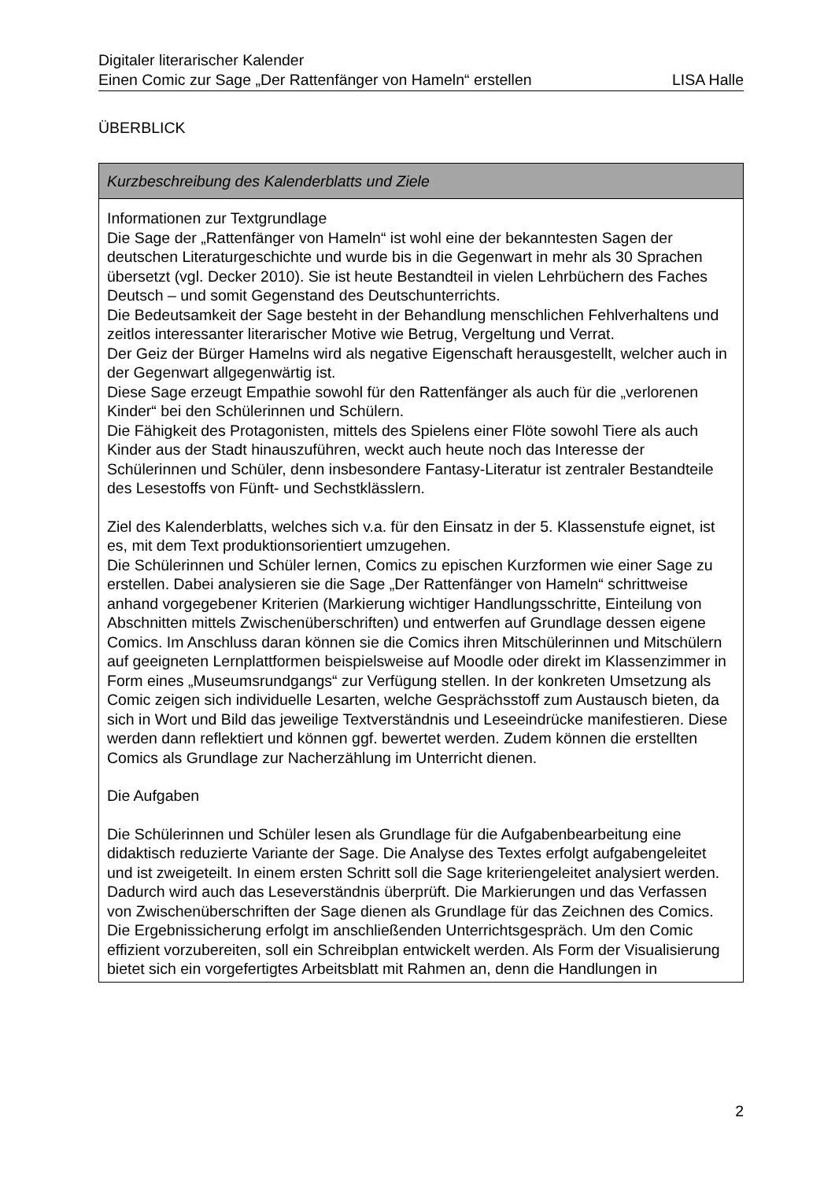Digitaler literarischer Kalender
Einen Comic zur Sage „Der Rattenfänger von Hameln“ erstellen LISA Halle
ÜBERBLICK
| Kurzbeschreibung des Kalenderblatts und Ziele |
| --- |
| Informationen zur Textgrundlage Die Sage der „Rattenfänger von Hameln“ ist wohl eine der bekanntesten Sagen der deutschen Literaturgeschichte und wurde bis in die Gegenwart in mehr als 30 Sprachen übersetzt (vgl. Decker 2010). Sie ist heute Bestandteil in vielen Lehrbüchern des Faches Deutsch – und somit Gegenstand des Deutschunterrichts. Die Bedeutsamkeit der Sage besteht in der Behandlung menschlichen Fehlverhaltens und zeitlos interessanter literarischer Motive wie Betrug, Vergeltung und Verrat. Der Geiz der Bürger Hamelns wird als negative Eigenschaft herausgestellt, welcher auch in der Gegenwart allgegenwärtig ist. Diese Sage erzeugt Empathie sowohl für den Rattenfänger als auch für die „verlorenen Kinder“ bei den Schülerinnen und Schülern. Die Fähigkeit des Protagonisten, mittels des Spielens einer Flöte sowohl Tiere als auch Kinder aus der Stadt hinauszuführen, weckt auch heute noch das Interesse der Schülerinnen und Schüler, denn insbesondere Fantasy-Literatur ist zentraler Bestandteile des Lesestoffs von Fünft- und Sechstklässlern. Ziel des Kalenderblatts, welches sich v.a. für den Einsatz in der 5. Klassenstufe eignet, ist es, mit dem Text produktionsorientiert umzugehen. Die Schülerinnen und Schüler lernen, Comics zu epischen Kurzformen wie einer Sage zu erstellen. Dabei analysieren sie die Sage „Der Rattenfänger von Hameln“ schrittweise anhand vorgegebener Kriterien (Markierung wichtiger Handlungsschritte, Einteilung von Abschnitten mittels Zwischenüberschriften) und entwerfen auf Grundlage dessen eigene Comics. Im Anschluss daran können sie die Comics ihren Mitschülerinnen und Mitschülern auf geeigneten Lernplattformen beispielsweise auf Moodle oder direkt im Klassenzimmer in Form eines „Museumsrundgangs“ zur Verfügung stellen. In der konkreten Umsetzung als Comic zeigen sich individuelle Lesarten, welche Gesprächsstoff zum Austausch bieten, da sich in Wort und Bild das jeweilige Textverständnis und Leseeindrücke manifestieren. Diese werden dann reflektiert und können ggf. bewertet werden. Zudem können die erstellten Comics als Grundlage zur Nacherzählung im Unterricht dienen. Die Aufgaben Die Schülerinnen und Schüler lesen als Grundlage für die Aufgabenbearbeitung eine didaktisch reduzierte Variante der Sage. Die Analyse des Textes erfolgt aufgabengeleitet und ist zweigeteilt. In einem ersten Schritt soll die Sage kriteriengeleitet analysiert werden. Dadurch wird auch das Leseverständnis überprüft. Die Markierungen und das Verfassen von Zwischenüberschriften der Sage dienen als Grundlage für das Zeichnen des Comics. Die Ergebnissicherung erfolgt im anschließenden Unterrichtsgespräch. Um den Comic effizient vorzubereiten, soll ein Schreibplan entwickelt werden. Als Form der Visualisierung bietet sich ein vorgefertigtes Arbeitsblatt mit Rahmen an, denn die Handlungen in |
2